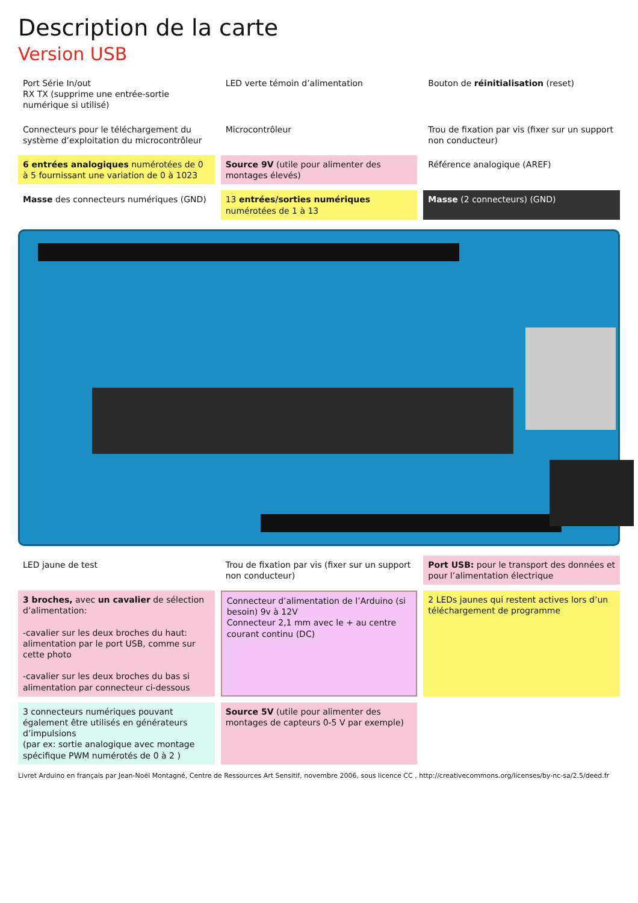Description de la carte
Version USB
Port Série In/out
RX TX (supprime une entrée-sortie numérique si utilisé)
LED verte témoin d’alimentation
Bouton de réinitialisation (reset)
Connecteurs pour le téléchargement du système d’exploitation du microcontrôleur
Microcontrôleur
Trou de fixation par vis (fixer sur un support non conducteur)
6 entrées analogiques numérotées de 0 à 5 fournissant une variation de 0 à 1023
Source 9V (utile pour alimenter des montages élevés)
Référence analogique (AREF)
Masse des connecteurs numériques (GND)
13 entrées/sorties numériques numérotées de 1 à 13
Masse (2 connecteurs) (GND)
LED jaune de test
Trou de fixation par vis (fixer sur un support non conducteur)
Port USB: pour le transport des données et pour l’alimentation électrique
3 broches, avec un cavalier de sélection d’alimentation:
-cavalier sur les deux broches du haut: alimentation par le port USB, comme sur cette photo
-cavalier sur les deux broches du bas si alimentation par connecteur ci-dessous
Connecteur d’alimentation de l’Arduino (si besoin) 9v à 12V
Connecteur 2,1 mm avec le + au centre courant continu (DC)
2 LEDs jaunes qui restent actives lors d’un téléchargement de programme
3 connecteurs numériques pouvant également être utilisés en générateurs d’impulsions
(par ex: sortie analogique avec montage spécifique PWM numérotés de 0 à 2 )
Source 5V (utile pour alimenter des montages de capteurs 0-5 V par exemple)
Livret Arduino en français par Jean-Noël Montagné, Centre de Ressources Art Sensitif, novembre 2006, sous licence CC , http://creativecommons.org/licenses/by-nc-sa/2.5/deed.fr